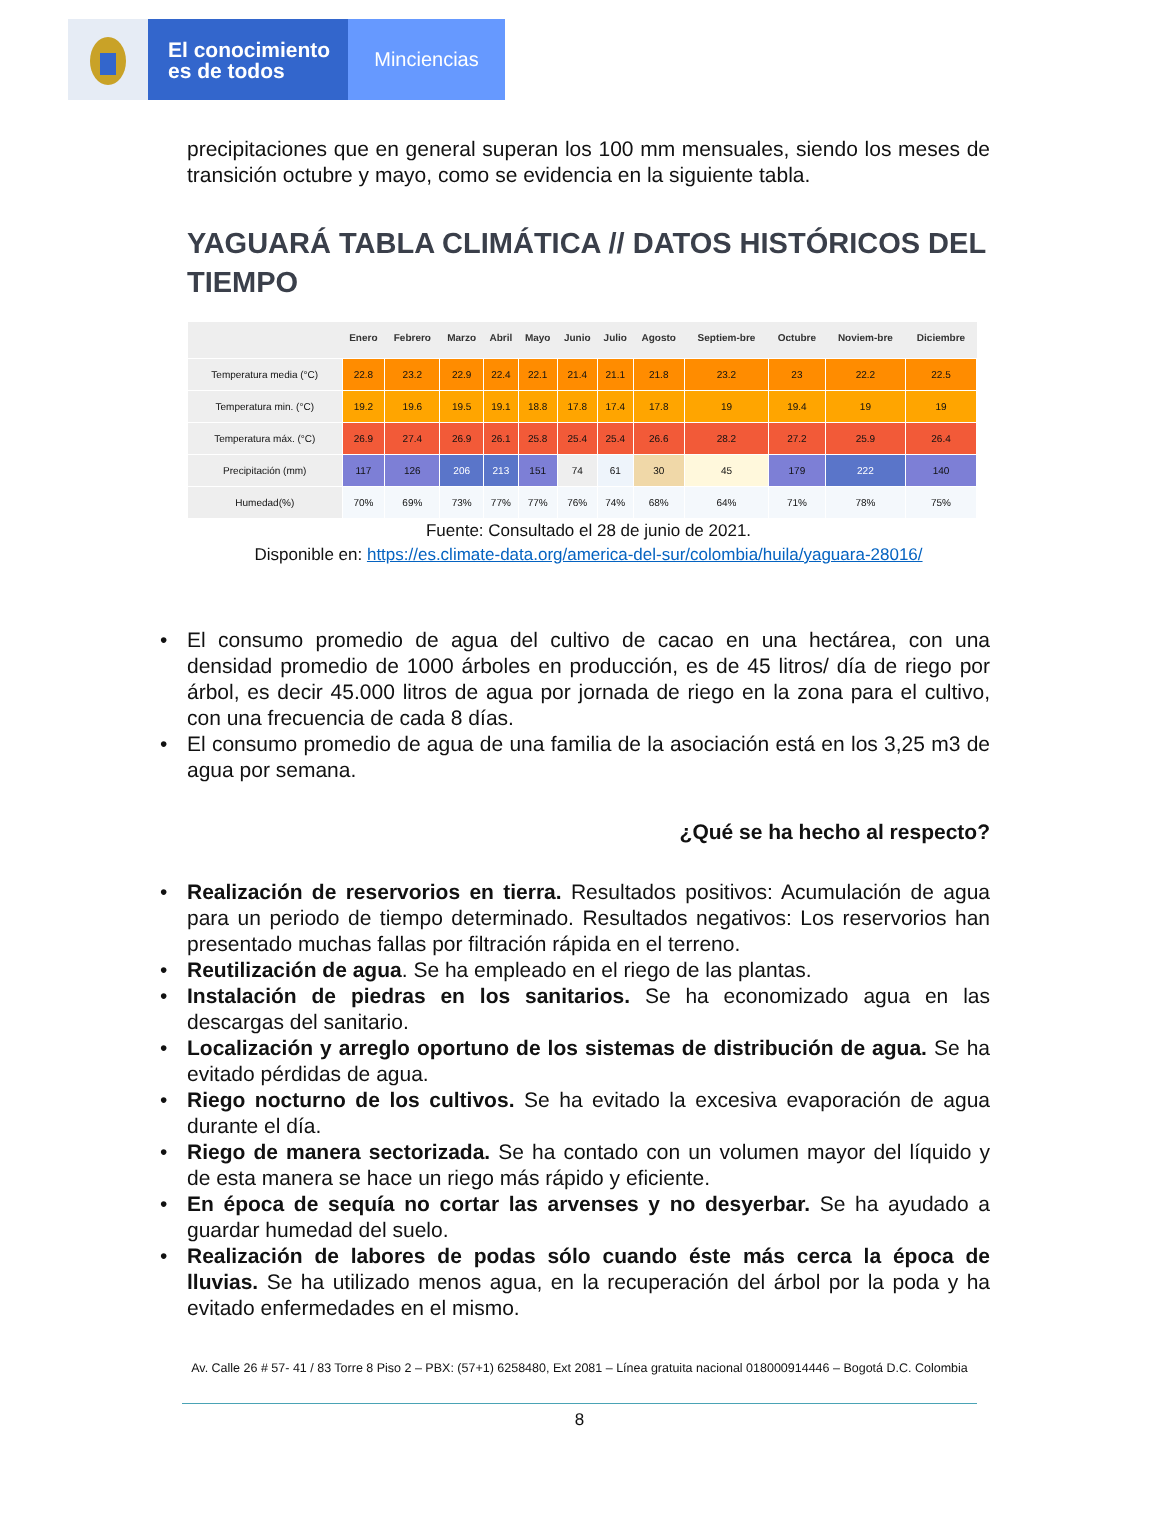El conocimiento
es de todos
Minciencias
precipitaciones que en general superan los 100 mm mensuales, siendo los meses de transición octubre y mayo, como se evidencia en la siguiente tabla.
YAGUARÁ TABLA CLIMÁTICA // DATOS HISTÓRICOS DEL TIEMPO
| | Enero | Febrero | Marzo | Abril | Mayo | Junio | Julio | Agosto | Septiem-bre | Octubre | Noviem-bre | Diciembre |
| --- | --- | --- | --- | --- | --- | --- | --- | --- | --- | --- | --- | --- |
| Temperatura media (°C) | 22.8 | 23.2 | 22.9 | 22.4 | 22.1 | 21.4 | 21.1 | 21.8 | 23.2 | 23 | 22.2 | 22.5 |
| Temperatura min. (°C) | 19.2 | 19.6 | 19.5 | 19.1 | 18.8 | 17.8 | 17.4 | 17.8 | 19 | 19.4 | 19 | 19 |
| Temperatura máx. (°C) | 26.9 | 27.4 | 26.9 | 26.1 | 25.8 | 25.4 | 25.4 | 26.6 | 28.2 | 27.2 | 25.9 | 26.4 |
| Precipitación (mm) | 117 | 126 | 206 | 213 | 151 | 74 | 61 | 30 | 45 | 179 | 222 | 140 |
| Humedad(%) | 70% | 69% | 73% | 77% | 77% | 76% | 74% | 68% | 64% | 71% | 78% | 75% |
Fuente: Consultado el 28 de junio de 2021.
Disponible en: https://es.climate-data.org/america-del-sur/colombia/huila/yaguara-28016/
• El consumo promedio de agua del cultivo de cacao en una hectárea, con una densidad promedio de 1000 árboles en producción, es de 45 litros/ día de riego por árbol, es decir 45.000 litros de agua por jornada de riego en la zona para el cultivo, con una frecuencia de cada 8 días.
• El consumo promedio de agua de una familia de la asociación está en los 3,25 m3 de agua por semana.
¿Qué se ha hecho al respecto?
• Realización de reservorios en tierra. Resultados positivos: Acumulación de agua para un periodo de tiempo determinado. Resultados negativos: Los reservorios han presentado muchas fallas por filtración rápida en el terreno.
• Reutilización de agua. Se ha empleado en el riego de las plantas.
• Instalación de piedras en los sanitarios. Se ha economizado agua en las descargas del sanitario.
• Localización y arreglo oportuno de los sistemas de distribución de agua. Se ha evitado pérdidas de agua.
• Riego nocturno de los cultivos. Se ha evitado la excesiva evaporación de agua durante el día.
• Riego de manera sectorizada. Se ha contado con un volumen mayor del líquido y de esta manera se hace un riego más rápido y eficiente.
• En época de sequía no cortar las arvenses y no desyerbar. Se ha ayudado a guardar humedad del suelo.
• Realización de labores de podas sólo cuando éste más cerca la época de lluvias. Se ha utilizado menos agua, en la recuperación del árbol por la poda y ha evitado enfermedades en el mismo.
Av. Calle 26 # 57- 41 / 83 Torre 8 Piso 2 – PBX: (57+1) 6258480, Ext 2081 – Línea gratuita nacional 018000914446 – Bogotá D.C. Colombia
8